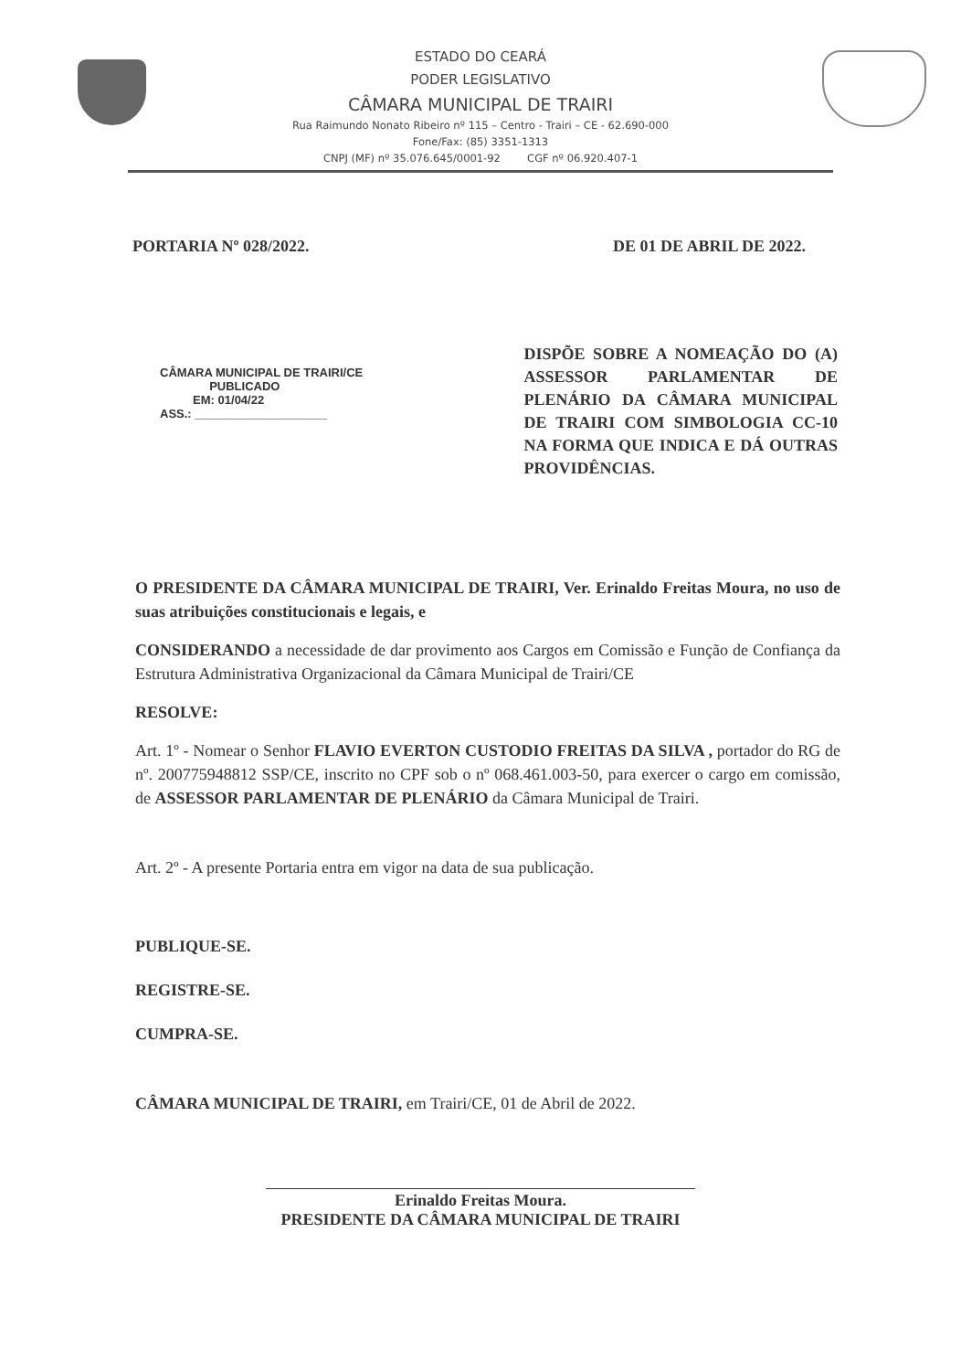ESTADO DO CEARÁ
PODER LEGISLATIVO
CÂMARA MUNICIPAL DE TRAIRI
Rua Raimundo Nonato Ribeiro nº 115 – Centro - Trairi – CE - 62.690-000
Fone/Fax: (85) 3351-1313
CNPJ (MF) nº 35.076.645/0001-92 CGF nº 06.920.407-1
PORTARIA Nº 028/2022. DE 01 DE ABRIL DE 2022.
CÂMARA MUNICIPAL DE TRAIRI/CE
PUBLICADO
EM: 01/04/22
ASS.: ____________________
DISPÕE SOBRE A NOMEAÇÃO DO (A) ASSESSOR PARLAMENTAR DE PLENÁRIO DA CÂMARA MUNICIPAL DE TRAIRI COM SIMBOLOGIA CC-10 NA FORMA QUE INDICA E DÁ OUTRAS PROVIDÊNCIAS.
O PRESIDENTE DA CÂMARA MUNICIPAL DE TRAIRI, Ver. Erinaldo Freitas Moura, no uso de suas atribuições constitucionais e legais, e
CONSIDERANDO a necessidade de dar provimento aos Cargos em Comissão e Função de Confiança da Estrutura Administrativa Organizacional da Câmara Municipal de Trairi/CE
RESOLVE:
Art. 1º - Nomear o Senhor FLAVIO EVERTON CUSTODIO FREITAS DA SILVA , portador do RG de nº. 200775948812 SSP/CE, inscrito no CPF sob o nº 068.461.003-50, para exercer o cargo em comissão, de ASSESSOR PARLAMENTAR DE PLENÁRIO da Câmara Municipal de Trairi.
Art. 2º - A presente Portaria entra em vigor na data de sua publicação.
PUBLIQUE-SE.
REGISTRE-SE.
CUMPRA-SE.
CÂMARA MUNICIPAL DE TRAIRI, em Trairi/CE, 01 de Abril de 2022.
Erinaldo Freitas Moura.
PRESIDENTE DA CÂMARA MUNICIPAL DE TRAIRI